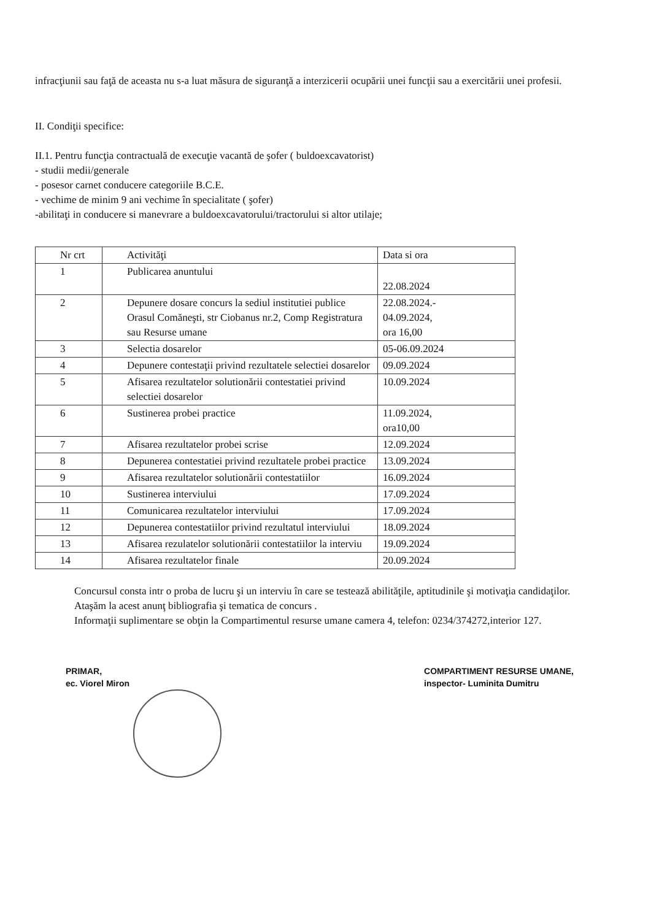infracţiunii sau faţă de aceasta nu s-a luat măsura de siguranţă a interzicerii ocupării unei funcţii sau a exercitării unei profesii.
II. Condiţii specifice:
II.1. Pentru funcţia contractuală de execuţie vacantă de şofer ( buldoexcavatorist)
- studii medii/generale
- posesor carnet conducere categoriile B.C.E.
- vechime de minim 9 ani vechime în specialitate ( şofer)
-abilitaţi in conducere si manevrare a buldoexcavatorului/tractorului si altor utilaje;
| Nr crt | Activităţi | Data si ora |
| 1 | Publicarea anuntului | 22.08.2024 |
| 2 | Depunere dosare concurs la sediul institutiei publice Orasul Comăneşti, str Ciobanus nr.2, Comp Registratura sau Resurse umane | 22.08.2024.- 04.09.2024, ora 16,00 |
| 3 | Selectia dosarelor | 05-06.09.2024 |
| 4 | Depunere contestaţii privind rezultatele selectiei dosarelor | 09.09.2024 |
| 5 | Afisarea rezultatelor solutionării contestatiei privind selectiei dosarelor | 10.09.2024 |
| 6 | Sustinerea probei practice | 11.09.2024, ora10,00 |
| 7 | Afisarea rezultatelor probei scrise | 12.09.2024 |
| 8 | Depunerea contestatiei privind rezultatele probei practice | 13.09.2024 |
| 9 | Afisarea rezultatelor solutionării contestatiilor | 16.09.2024 |
| 10 | Sustinerea interviului | 17.09.2024 |
| 11 | Comunicarea rezultatelor interviului | 17.09.2024 |
| 12 | Depunerea contestatiilor privind rezultatul interviului | 18.09.2024 |
| 13 | Afisarea rezulatelor solutionării contestatiilor la interviu | 19.09.2024 |
| 14 | Afisarea rezultatelor finale | 20.09.2024 |
Concursul consta intr o proba de lucru şi un interviu în care se testează abilităţile, aptitudinile şi motivaţia candidaţilor.
Ataşăm la acest anunţ bibliografia şi tematica de concurs .
Informaţii suplimentare se obţin la Compartimentul resurse umane camera 4, telefon: 0234/374272,interior 127.
PRIMAR,
ec. Viorel Miron
COMPARTIMENT RESURSE UMANE,
inspector- Luminita Dumitru